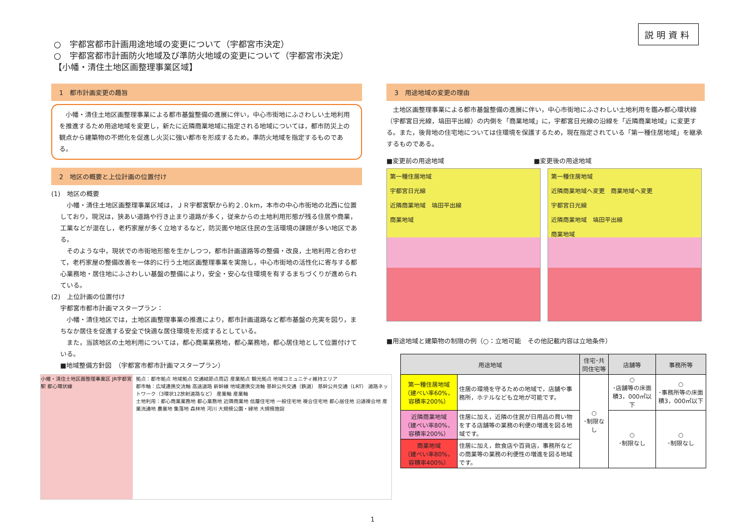説明資料
○　宇都宮都市計画用途地域の変更について（宇都宮市決定）
○　宇都宮都市計画防火地域及び準防火地域の変更について（宇都宮市決定）
【小幡・清住土地区画整理事業区域】
1　都市計画変更の趣旨
　小幡・清住土地区画整理事業による都市基盤整備の進展に伴い，中心市街地にふさわしい土地利用を推進するため用途地域を変更し，新たに近隣商業地域に指定される地域については，都市防災上の観点から建築物の不燃化を促進し火災に強い都市を形成するため，準防火地域を指定するものである。
2　地区の概要と上位計画の位置付け
(1)　地区の概要
小幡・清住土地区画整理事業区域は，ＪＲ宇都宮駅から約２.０km，本市の中心市街地の北西に位置しており，現況は，狭あい道路や行き止まり道路が多く，従来からの土地利用形態が残る住居や商業，工業などが混在し，老朽家屋が多く立地するなど，防災面や地区住民の生活環境の課題が多い地区である。
そのような中，現状での市街地形態を生かしつつ，都市計画道路等の整備・改良，土地利用と合わせて，老朽家屋の整備改善を一体的に行う土地区画整理事業を実施し，中心市街地の活性化に寄与する都心業務地・居住地にふさわしい基盤の整備により，安全・安心な住環境を有するまちづくりが進められている。
(2)　上位計画の位置付け
宇都宮市都市計画マスタープラン：
小幡・清住地区では，土地区画整理事業の推進により，都市計画道路など都市基盤の充実を図り，まちなか居住を促進する安全で快適な居住環境を形成するとしている。
また，当該地区の土地利用については，都心商業業務地，都心業務地，都心居住地として位置付けている。
■地域整備方針図　（宇都宮市都市計画マスタープラン）
小幡・清住土地区画整理事業区 JR宇都宮駅 都心環状線 拠点：都市拠点 地域拠点 交通結節点周辺 産業拠点 観光拠点 地域コミュニティ維持エリア
都市軸：広域連携交流軸 高速道路 新幹線 地域連携交流軸 基幹公共交通（鉄道） 基幹公共交通（LRT） 道路ネットワーク（3環状12放射道路など） 産業軸 産業軸
土地利用：都心商業業務地 都心業務地 近隣商業地 低層住宅地 一般住宅地 複合住宅地 都心居住地 沿道複合地 産業流通地 農業地 集落地 森林地 河川 大規模公園・緑地 大規模施設
3　用途地域の変更の理由
土地区画整理事業による都市基盤整備の進展に伴い，中心市街地にふさわしい土地利用を鑑み都心環状線（宇都宮日光線，塙田平出線）の内側を「商業地域」に，宇都宮日光線の沿線を「近隣商業地域」に変更する。また，後背地の住宅地については住環境を保護するため，現在指定されている「第一種住居地域」を継承するものである。
■変更前の用途地域 ■変更後の用途地域
第一種住居地域
宇都宮日光線
近隣商業地域　塙田平出線
商業地域
第一種住居地域
近隣商業地域へ変更　商業地域へ変更
宇都宮日光線
近隣商業地域　塙田平出線
商業地域
■用途地域と建築物の制限の例（○：立地可能　その他記載内容は立地条件）
| 用途地域 | | 住宅･共同住宅等 | 店舗等 | 事務所等 |
| --- | --- | --- | --- | --- |
| 第一種住居地域 （建ぺい率60%，容積率200%） | 住居の環境を守るための地域で，店舗や事務所，ホテルなども立地が可能です。 | ○ ･制限なし | ○ ･店舗等の床面積3，000㎡以下 | ○ ･事務所等の床面積3，000㎡以下 |
| 近隣商業地域 （建ぺい率80%，容積率200%） | 住居に加え，近隣の住民が日用品の買い物をする店舗等の業務の利便の増進を図る地域です。 | | ○ ･制限なし | ○ ･制限なし |
| 商業地域 （建ぺい率80%，容積率400%） | 住居に加え，飲食店や百貨店，事務所などの商業等の業務の利便性の増進を図る地域です。 | | | |
1